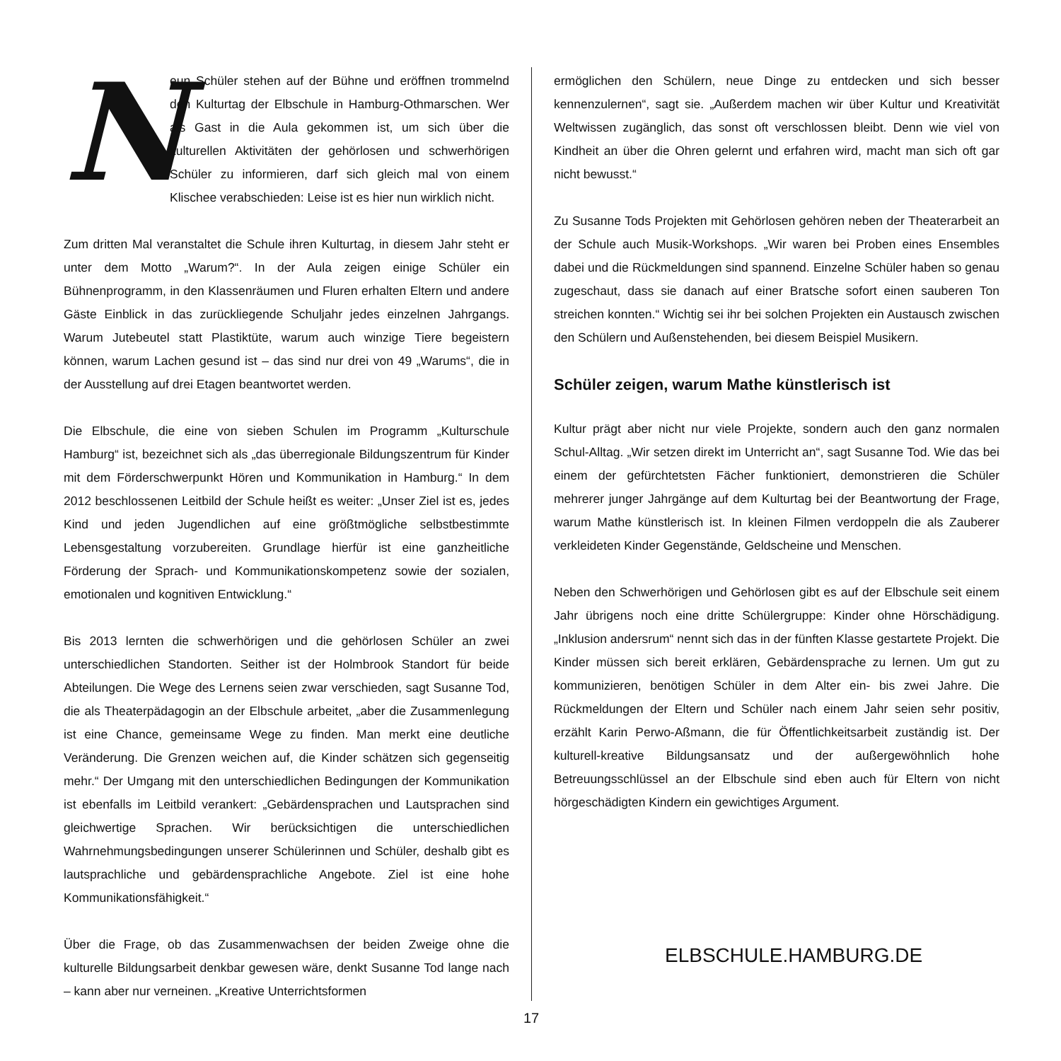Neun Schüler stehen auf der Bühne und eröffnen trommelnd den Kulturtag der Elbschule in Hamburg-Othmarschen. Wer als Gast in die Aula gekommen ist, um sich über die kulturellen Aktivitäten der gehörlosen und schwerhörigen Schüler zu informieren, darf sich gleich mal von einem Klischee verabschieden: Leise ist es hier nun wirklich nicht.
Zum dritten Mal veranstaltet die Schule ihren Kulturtag, in diesem Jahr steht er unter dem Motto „Warum?“. In der Aula zeigen einige Schüler ein Bühnenprogramm, in den Klassenräumen und Fluren erhalten Eltern und andere Gäste Einblick in das zurückliegende Schuljahr jedes einzelnen Jahrgangs. Warum Jutebeutel statt Plastiktüte, warum auch winzige Tiere begeistern können, warum Lachen gesund ist – das sind nur drei von 49 „Warums“, die in der Ausstellung auf drei Etagen beantwortet werden.
Die Elbschule, die eine von sieben Schulen im Programm „Kulturschule Hamburg“ ist, bezeichnet sich als „das überregionale Bildungszentrum für Kinder mit dem Förderschwerpunkt Hören und Kommunikation in Hamburg.“ In dem 2012 beschlossenen Leitbild der Schule heißt es weiter: „Unser Ziel ist es, jedes Kind und jeden Jugendlichen auf eine größtmögliche selbstbestimmte Lebensgestaltung vorzubereiten. Grundlage hierfür ist eine ganzheitliche Förderung der Sprach- und Kommunikationskompetenz sowie der sozialen, emotionalen und kognitiven Entwicklung.“
Bis 2013 lernten die schwerhörigen und die gehörlosen Schüler an zwei unterschiedlichen Standorten. Seither ist der Holmbrook Standort für beide Abteilungen. Die Wege des Lernens seien zwar verschieden, sagt Susanne Tod, die als Theaterpädagogin an der Elbschule arbeitet, „aber die Zusammenlegung ist eine Chance, gemeinsame Wege zu finden. Man merkt eine deutliche Veränderung. Die Grenzen weichen auf, die Kinder schätzen sich gegenseitig mehr.“ Der Umgang mit den unterschiedlichen Bedingungen der Kommunikation ist ebenfalls im Leitbild verankert: „Gebärdensprachen und Lautsprachen sind gleichwertige Sprachen. Wir berücksichtigen die unterschiedlichen Wahrnehmungsbedingungen unserer Schülerinnen und Schüler, deshalb gibt es lautsprachliche und gebärdensprachliche Angebote. Ziel ist eine hohe Kommunikationsfähigkeit.“
Über die Frage, ob das Zusammenwachsen der beiden Zweige ohne die kulturelle Bildungsarbeit denkbar gewesen wäre, denkt Susanne Tod lange nach – kann aber nur verneinen. „Kreative Unterrichtsformen
ermöglichen den Schülern, neue Dinge zu entdecken und sich besser kennenzulernen“, sagt sie. „Außerdem machen wir über Kultur und Kreativität Weltwissen zugänglich, das sonst oft verschlossen bleibt. Denn wie viel von Kindheit an über die Ohren gelernt und erfahren wird, macht man sich oft gar nicht bewusst.“
Zu Susanne Tods Projekten mit Gehörlosen gehören neben der Theaterarbeit an der Schule auch Musik-Workshops. „Wir waren bei Proben eines Ensembles dabei und die Rückmeldungen sind spannend. Einzelne Schüler haben so genau zugeschaut, dass sie danach auf einer Bratsche sofort einen sauberen Ton streichen konnten.“ Wichtig sei ihr bei solchen Projekten ein Austausch zwischen den Schülern und Außenstehenden, bei diesem Beispiel Musikern.
Schüler zeigen, warum Mathe künstlerisch ist
Kultur prägt aber nicht nur viele Projekte, sondern auch den ganz normalen Schul-Alltag. „Wir setzen direkt im Unterricht an“, sagt Susanne Tod. Wie das bei einem der gefürchtetsten Fächer funktioniert, demonstrieren die Schüler mehrerer junger Jahrgänge auf dem Kulturtag bei der Beantwortung der Frage, warum Mathe künstlerisch ist. In kleinen Filmen verdoppeln die als Zauberer verkleideten Kinder Gegenstände, Geldscheine und Menschen.
Neben den Schwerhörigen und Gehörlosen gibt es auf der Elbschule seit einem Jahr übrigens noch eine dritte Schülergruppe: Kinder ohne Hörschädigung. „Inklusion andersrum“ nennt sich das in der fünften Klasse gestartete Projekt. Die Kinder müssen sich bereit erklären, Gebärdensprache zu lernen. Um gut zu kommunizieren, benötigen Schüler in dem Alter ein- bis zwei Jahre. Die Rückmeldungen der Eltern und Schüler nach einem Jahr seien sehr positiv, erzählt Karin Perwo-Aßmann, die für Öffentlichkeitsarbeit zuständig ist. Der kulturell-kreative Bildungsansatz und der außergewöhnlich hohe Betreuungsschlüssel an der Elbschule sind eben auch für Eltern von nicht hörgeschädigten Kindern ein gewichtiges Argument.
ELBSCHULE.HAMBURG.DE
17